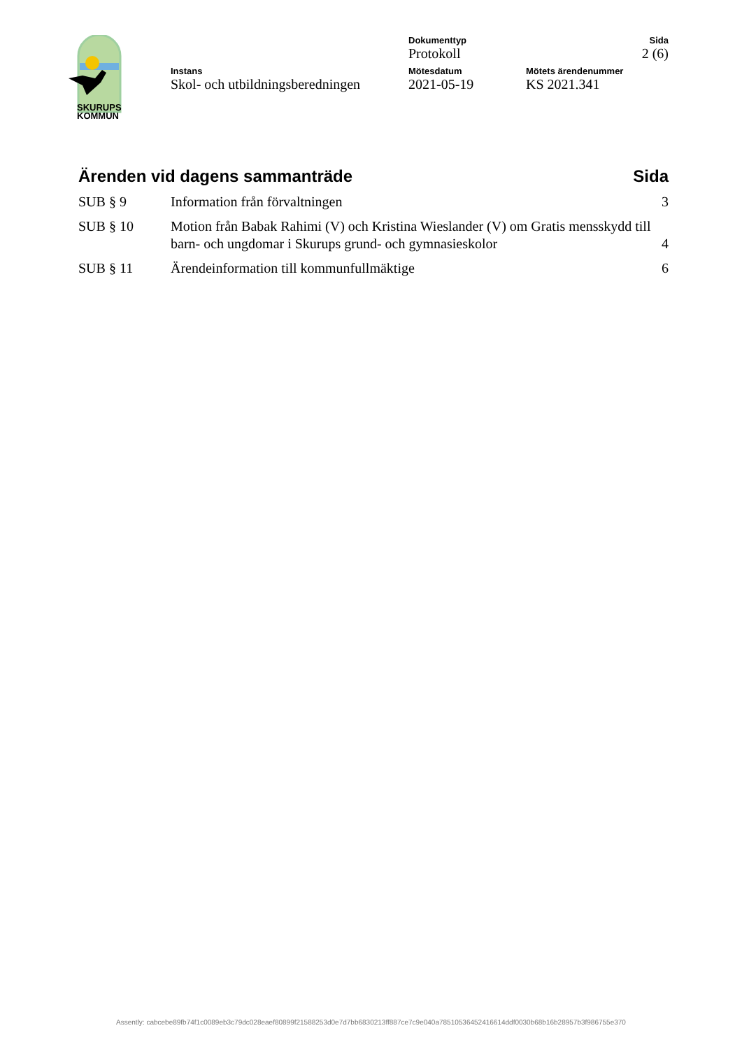SKURUPS
KOMMUN
Dokumenttyp
Protokoll
Sida
2 (6)
Instans
Skol- och utbildningsberedningen
Mötesdatum
2021-05-19
Mötets ärendenummer
KS 2021.341
Ärenden vid dagens sammanträde Sida
| SUB § 9 | Information från förvaltningen | 3 |
| SUB § 10 | Motion från Babak Rahimi (V) och Kristina Wieslander (V) om Gratis mensskydd till barn- och ungdomar i Skurups grund- och gymnasieskolor | 4 |
| SUB § 11 | Ärendeinformation till kommunfullmäktige | 6 |
Assently: cabcebe89fb74f1c0089eb3c79dc028eaef80899f21588253d0e7d7bb6830213ff887ce7c9e040a78510536452416614ddf0030b68b16b28957b3f986755e370